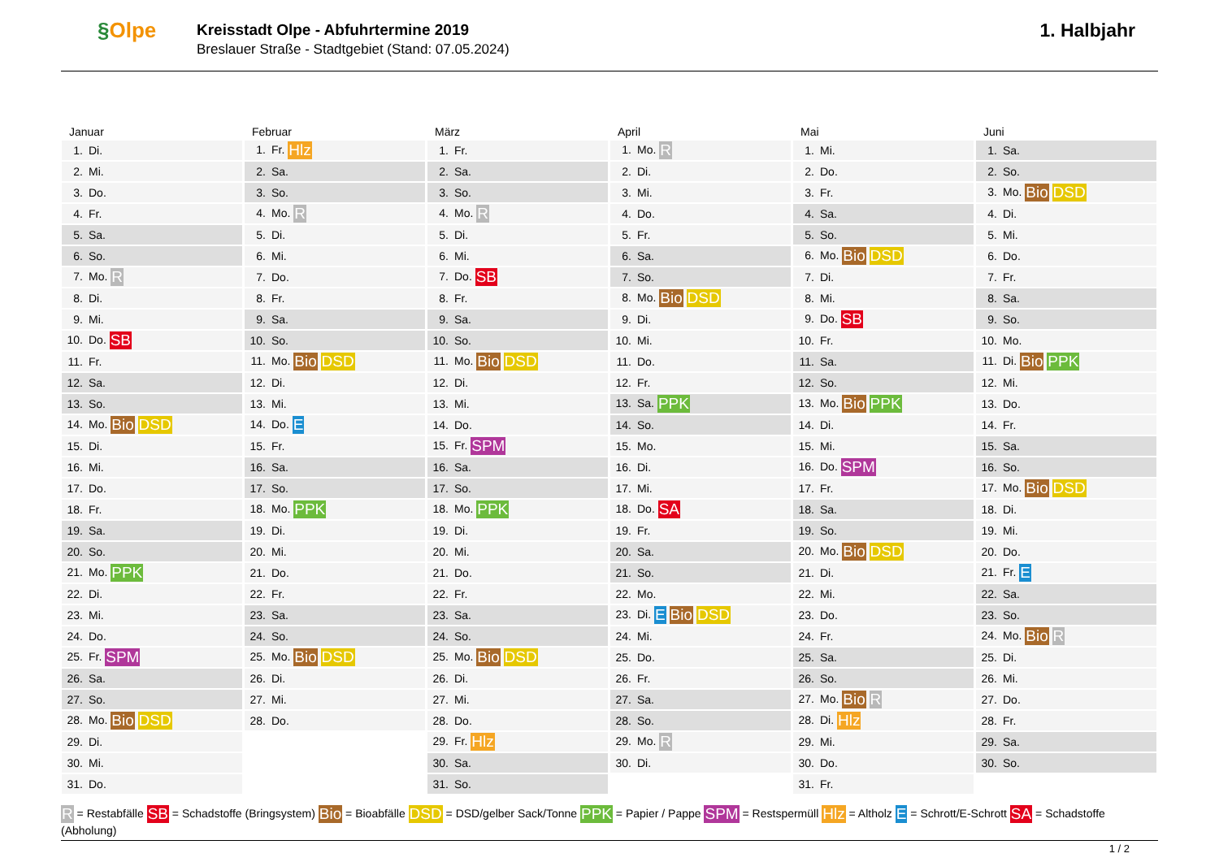§Olpe
Kreisstadt Olpe - Abfuhrtermine 2019
Breslauer Straße - Stadtgebiet (Stand: 07.05.2024)
1. Halbjahr
Januar
| 1. Di. |
| 2. Mi. |
| 3. Do. |
| 4. Fr. |
| 5. Sa. |
| 6. So. |
| 7. Mo. R |
| 8. Di. |
| 9. Mi. |
| 10. Do. SB |
| 11. Fr. |
| 12. Sa. |
| 13. So. |
| 14. Mo. Bio DSD |
| 15. Di. |
| 16. Mi. |
| 17. Do. |
| 18. Fr. |
| 19. Sa. |
| 20. So. |
| 21. Mo. PPK |
| 22. Di. |
| 23. Mi. |
| 24. Do. |
| 25. Fr. SPM |
| 26. Sa. |
| 27. So. |
| 28. Mo. Bio DSD |
| 29. Di. |
| 30. Mi. |
| 31. Do. |
Februar
| 1. Fr. Hlz |
| 2. Sa. |
| 3. So. |
| 4. Mo. R |
| 5. Di. |
| 6. Mi. |
| 7. Do. |
| 8. Fr. |
| 9. Sa. |
| 10. So. |
| 11. Mo. Bio DSD |
| 12. Di. |
| 13. Mi. |
| 14. Do. E |
| 15. Fr. |
| 16. Sa. |
| 17. So. |
| 18. Mo. PPK |
| 19. Di. |
| 20. Mi. |
| 21. Do. |
| 22. Fr. |
| 23. Sa. |
| 24. So. |
| 25. Mo. Bio DSD |
| 26. Di. |
| 27. Mi. |
| 28. Do. |
März
| 1. Fr. |
| 2. Sa. |
| 3. So. |
| 4. Mo. R |
| 5. Di. |
| 6. Mi. |
| 7. Do. SB |
| 8. Fr. |
| 9. Sa. |
| 10. So. |
| 11. Mo. Bio DSD |
| 12. Di. |
| 13. Mi. |
| 14. Do. |
| 15. Fr. SPM |
| 16. Sa. |
| 17. So. |
| 18. Mo. PPK |
| 19. Di. |
| 20. Mi. |
| 21. Do. |
| 22. Fr. |
| 23. Sa. |
| 24. So. |
| 25. Mo. Bio DSD |
| 26. Di. |
| 27. Mi. |
| 28. Do. |
| 29. Fr. Hlz |
| 30. Sa. |
| 31. So. |
April
| 1. Mo. R |
| 2. Di. |
| 3. Mi. |
| 4. Do. |
| 5. Fr. |
| 6. Sa. |
| 7. So. |
| 8. Mo. Bio DSD |
| 9. Di. |
| 10. Mi. |
| 11. Do. |
| 12. Fr. |
| 13. Sa. PPK |
| 14. So. |
| 15. Mo. |
| 16. Di. |
| 17. Mi. |
| 18. Do. SA |
| 19. Fr. |
| 20. Sa. |
| 21. So. |
| 22. Mo. |
| 23. Di. E Bio DSD |
| 24. Mi. |
| 25. Do. |
| 26. Fr. |
| 27. Sa. |
| 28. So. |
| 29. Mo. R |
| 30. Di. |
Mai
| 1. Mi. |
| 2. Do. |
| 3. Fr. |
| 4. Sa. |
| 5. So. |
| 6. Mo. Bio DSD |
| 7. Di. |
| 8. Mi. |
| 9. Do. SB |
| 10. Fr. |
| 11. Sa. |
| 12. So. |
| 13. Mo. Bio PPK |
| 14. Di. |
| 15. Mi. |
| 16. Do. SPM |
| 17. Fr. |
| 18. Sa. |
| 19. So. |
| 20. Mo. Bio DSD |
| 21. Di. |
| 22. Mi. |
| 23. Do. |
| 24. Fr. |
| 25. Sa. |
| 26. So. |
| 27. Mo. Bio R |
| 28. Di. Hlz |
| 29. Mi. |
| 30. Do. |
| 31. Fr. |
Juni
| 1. Sa. |
| 2. So. |
| 3. Mo. Bio DSD |
| 4. Di. |
| 5. Mi. |
| 6. Do. |
| 7. Fr. |
| 8. Sa. |
| 9. So. |
| 10. Mo. |
| 11. Di. Bio PPK |
| 12. Mi. |
| 13. Do. |
| 14. Fr. |
| 15. Sa. |
| 16. So. |
| 17. Mo. Bio DSD |
| 18. Di. |
| 19. Mi. |
| 20. Do. |
| 21. Fr. E |
| 22. Sa. |
| 23. So. |
| 24. Mo. Bio R |
| 25. Di. |
| 26. Mi. |
| 27. Do. |
| 28. Fr. |
| 29. Sa. |
| 30. So. |
R = Restabfälle SB = Schadstoffe (Bringsystem) Bio = Bioabfälle DSD = DSD/gelber Sack/Tonne PPK = Papier / Pappe SPM = Restspermüll Hlz = Altholz E = Schrott/E-Schrott SA = Schadstoffe (Abholung)
1 / 2